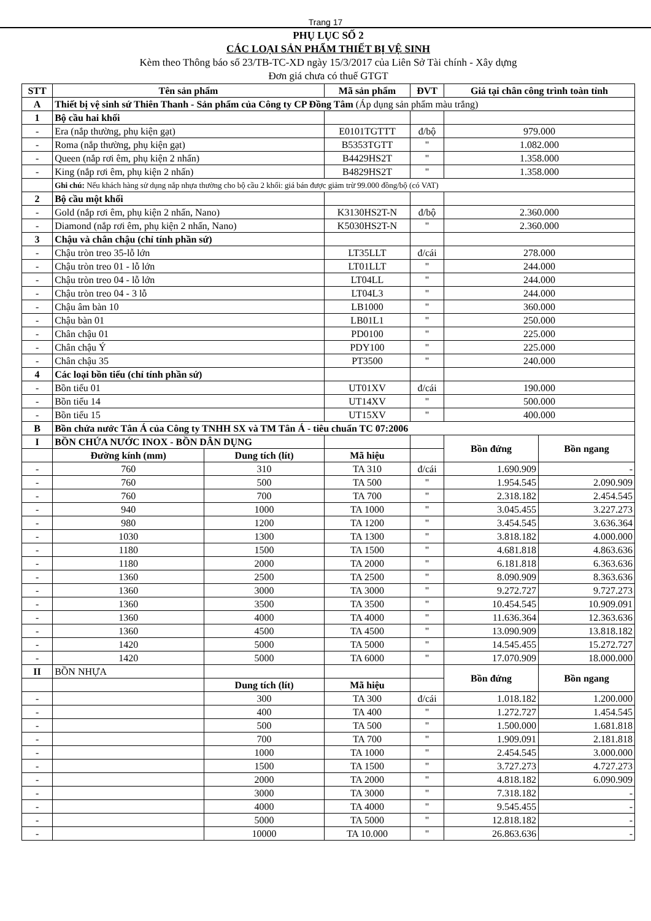Trang 17
PHỤ LỤC SỐ 2
CÁC LOẠI SẢN PHẨM THIẾT BỊ VỆ SINH
Kèm theo Thông báo số 23/TB-TC-XD ngày 15/3/2017 của Liên Sở Tài chính - Xây dựng
Đơn giá chưa có thuế GTGT
| STT | Tên sản phẩm | | Mã sản phẩm | ĐVT | Giá tại chân công trình toàn tỉnh | |
| --- | --- | --- | --- | --- | --- | --- |
| A | Thiết bị vệ sinh sứ Thiên Thanh - Sản phẩm của Công ty CP Đồng Tâm (Áp dụng sản phẩm màu trắng) | | | | | |
| 1 | Bộ cầu hai khối | | | | | |
| - | Era (nắp thường, phụ kiện gạt) | | E0101TGTTT | đ/bộ | 979.000 | |
| - | Roma (nắp thường, phụ kiện gạt) | | B5353TGTT | " | 1.082.000 | |
| - | Queen (nắp rơi êm, phụ kiện 2 nhấn) | | B4429HS2T | " | 1.358.000 | |
| - | King (nắp rơi êm, phụ kiện 2 nhấn) | | B4829HS2T | " | 1.358.000 | |
| | Ghi chú: Nếu khách hàng sử dụng nắp nhựa thường cho bộ cầu 2 khối: giá bán được giảm trừ 99.000 đồng/bộ (có VAT) | | | | | |
| 2 | Bộ cầu một khối | | | | | |
| - | Gold (nắp rơi êm, phụ kiện 2 nhấn, Nano) | | K3130HS2T-N | đ/bộ | 2.360.000 | |
| - | Diamond (nắp rơi êm, phụ kiện 2 nhấn, Nano) | | K5030HS2T-N | " | 2.360.000 | |
| 3 | Chậu và chân chậu (chỉ tính phần sứ) | | | | | |
| - | Chậu tròn treo 35-lỗ lớn | | LT35LLT | đ/cái | 278.000 | |
| - | Chậu tròn treo 01 - lỗ lớn | | LT01LLT | " | 244.000 | |
| - | Chậu tròn treo 04 - lỗ lớn | | LT04LL | " | 244.000 | |
| - | Chậu tròn treo 04 - 3 lỗ | | LT04L3 | " | 244.000 | |
| - | Chậu âm bàn 10 | | LB1000 | " | 360.000 | |
| - | Chậu bàn 01 | | LB01L1 | " | 250.000 | |
| - | Chân chậu 01 | | PD0100 | " | 225.000 | |
| - | Chân chậu Ý | | PDY100 | " | 225.000 | |
| - | Chân chậu 35 | | PT3500 | " | 240.000 | |
| 4 | Các loại bồn tiểu (chỉ tính phần sứ) | | | | | |
| - | Bồn tiểu 01 | | UT01XV | đ/cái | 190.000 | |
| - | Bồn tiểu 14 | | UT14XV | " | 500.000 | |
| - | Bồn tiểu 15 | | UT15XV | " | 400.000 | |
| B | Bồn chứa nước Tân Á của Công ty TNHH SX và TM Tân Á - tiêu chuẩn TC 07:2006 | | | | | |
| I | BỒN CHỨA NƯỚC INOX - BỒN DÂN DỤNG | | | | Bồn đứng | Bồn ngang |
| | Đường kính (mm) | Dung tích (lít) | Mã hiệu | | | |
| - | 760 | 310 | TA 310 | đ/cái | 1.690.909 | - |
| - | 760 | 500 | TA 500 | " | 1.954.545 | 2.090.909 |
| - | 760 | 700 | TA 700 | " | 2.318.182 | 2.454.545 |
| - | 940 | 1000 | TA 1000 | " | 3.045.455 | 3.227.273 |
| - | 980 | 1200 | TA 1200 | " | 3.454.545 | 3.636.364 |
| - | 1030 | 1300 | TA 1300 | " | 3.818.182 | 4.000.000 |
| - | 1180 | 1500 | TA 1500 | " | 4.681.818 | 4.863.636 |
| - | 1180 | 2000 | TA 2000 | " | 6.181.818 | 6.363.636 |
| - | 1360 | 2500 | TA 2500 | " | 8.090.909 | 8.363.636 |
| - | 1360 | 3000 | TA 3000 | " | 9.272.727 | 9.727.273 |
| - | 1360 | 3500 | TA 3500 | " | 10.454.545 | 10.909.091 |
| - | 1360 | 4000 | TA 4000 | " | 11.636.364 | 12.363.636 |
| - | 1360 | 4500 | TA 4500 | " | 13.090.909 | 13.818.182 |
| - | 1420 | 5000 | TA 5000 | " | 14.545.455 | 15.272.727 |
| - | 1420 | 5000 | TA 6000 | " | 17.070.909 | 18.000.000 |
| II | BỒN NHỰA | | | | Bồn đứng | Bồn ngang |
| | | Dung tích (lít) | Mã hiệu | | | |
| - | | 300 | TA 300 | đ/cái | 1.018.182 | 1.200.000 |
| - | | 400 | TA 400 | " | 1.272.727 | 1.454.545 |
| - | | 500 | TA 500 | " | 1.500.000 | 1.681.818 |
| - | | 700 | TA 700 | " | 1.909.091 | 2.181.818 |
| - | | 1000 | TA 1000 | " | 2.454.545 | 3.000.000 |
| - | | 1500 | TA 1500 | " | 3.727.273 | 4.727.273 |
| - | | 2000 | TA 2000 | " | 4.818.182 | 6.090.909 |
| - | | 3000 | TA 3000 | " | 7.318.182 | - |
| - | | 4000 | TA 4000 | " | 9.545.455 | - |
| - | | 5000 | TA 5000 | " | 12.818.182 | - |
| - | | 10000 | TA 10.000 | " | 26.863.636 | - |